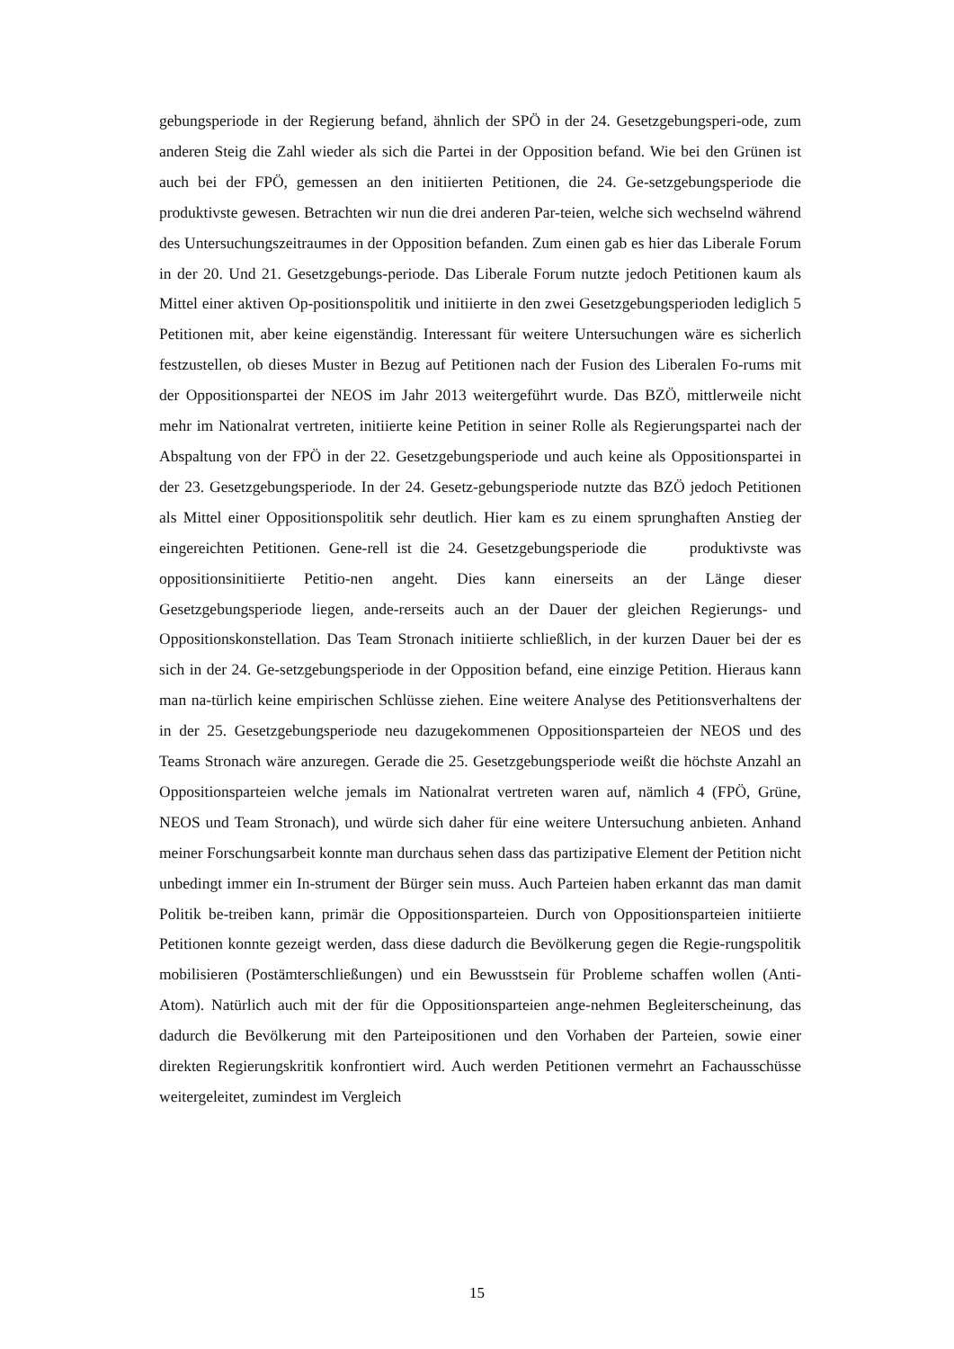gebungsperiode in der Regierung befand, ähnlich der SPÖ in der 24. Gesetzgebungsperi-ode, zum anderen Steig die Zahl wieder als sich die Partei in der Opposition befand. Wie bei den Grünen ist auch bei der FPÖ, gemessen an den initiierten Petitionen, die 24. Ge-setzgebungsperiode die produktivste gewesen. Betrachten wir nun die drei anderen Par-teien, welche sich wechselnd während des Untersuchungszeitraumes in der Opposition befanden. Zum einen gab es hier das Liberale Forum in der 20. Und 21. Gesetzgebungs-periode. Das Liberale Forum nutzte jedoch Petitionen kaum als Mittel einer aktiven Op-positionspolitik und initiierte in den zwei Gesetzgebungsperioden lediglich 5 Petitionen mit, aber keine eigenständig. Interessant für weitere Untersuchungen wäre es sicherlich festzustellen, ob dieses Muster in Bezug auf Petitionen nach der Fusion des Liberalen Fo-rums mit der Oppositionspartei der NEOS im Jahr 2013 weitergeführt wurde. Das BZÖ, mittlerweile nicht mehr im Nationalrat vertreten, initiierte keine Petition in seiner Rolle als Regierungspartei nach der Abspaltung von der FPÖ in der 22. Gesetzgebungsperiode und auch keine als Oppositionspartei in der 23. Gesetzgebungsperiode. In der 24. Gesetz-gebungsperiode nutzte das BZÖ jedoch Petitionen als Mittel einer Oppositionspolitik sehr deutlich. Hier kam es zu einem sprunghaften Anstieg der eingereichten Petitionen. Gene-rell ist die 24. Gesetzgebungsperiode die produktivste was oppositionsinitiierte Petitio-nen angeht. Dies kann einerseits an der Länge dieser Gesetzgebungsperiode liegen, ande-rerseits auch an der Dauer der gleichen Regierungs- und Oppositionskonstellation. Das Team Stronach initiierte schließlich, in der kurzen Dauer bei der es sich in der 24. Ge-setzgebungsperiode in der Opposition befand, eine einzige Petition. Hieraus kann man na-türlich keine empirischen Schlüsse ziehen. Eine weitere Analyse des Petitionsverhaltens der in der 25. Gesetzgebungsperiode neu dazugekommenen Oppositionsparteien der NEOS und des Teams Stronach wäre anzuregen. Gerade die 25. Gesetzgebungsperiode weißt die höchste Anzahl an Oppositionsparteien welche jemals im Nationalrat vertreten waren auf, nämlich 4 (FPÖ, Grüne, NEOS und Team Stronach), und würde sich daher für eine weitere Untersuchung anbieten. Anhand meiner Forschungsarbeit konnte man durchaus sehen dass das partizipative Element der Petition nicht unbedingt immer ein In-strument der Bürger sein muss. Auch Parteien haben erkannt das man damit Politik be-treiben kann, primär die Oppositionsparteien. Durch von Oppositionsparteien initiierte Petitionen konnte gezeigt werden, dass diese dadurch die Bevölkerung gegen die Regie-rungspolitik mobilisieren (Postämterschließungen) und ein Bewusstsein für Probleme schaffen wollen (Anti-Atom). Natürlich auch mit der für die Oppositionsparteien ange-nehmen Begleiterscheinung, das dadurch die Bevölkerung mit den Parteipositionen und den Vorhaben der Parteien, sowie einer direkten Regierungskritik konfrontiert wird. Auch werden Petitionen vermehrt an Fachausschüsse weitergeleitet, zumindest im Vergleich
15